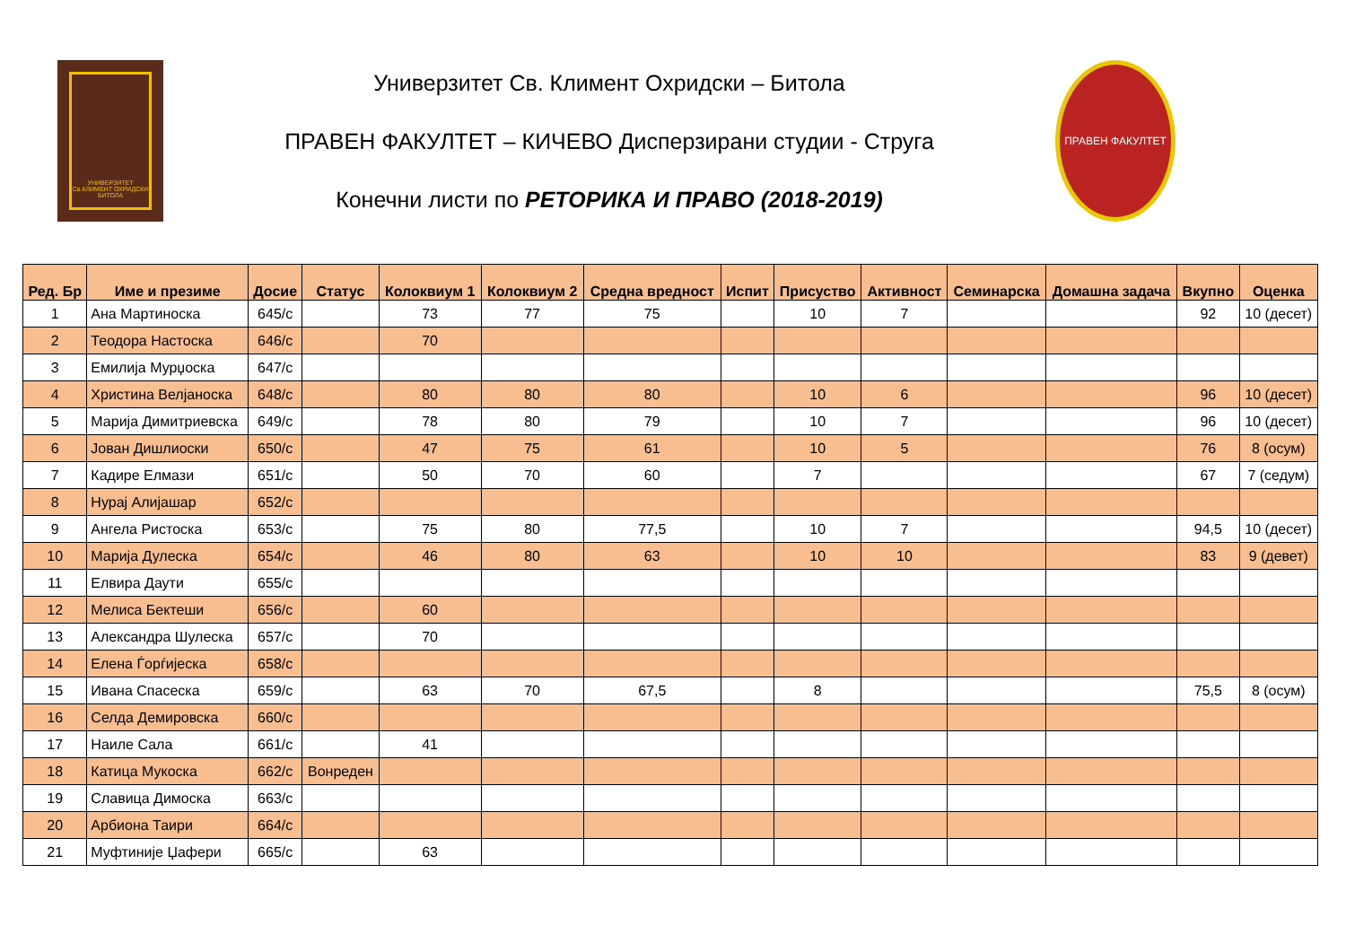УНИВЕРЗИТЕТ Св.КЛИМЕНТ ОХРИДСКИ БИТОЛА
Универзитет Св. Климент Охридски – Битола
ПРАВЕН ФАКУЛТЕТ – КИЧЕВО Дисперзирани студии - Струга
Конечни листи по РЕТОРИКА И ПРАВО (2018-2019)
ПРАВЕН ФАКУЛТЕТ
| Ред. Бр | Име и презиме | Досие | Статус | Колоквиум 1 | Колоквиум 2 | Средна вредност | Испит | Присуство | Активност | Семинарска | Домашна задача | Вкупно | Оценка |
| --- | --- | --- | --- | --- | --- | --- | --- | --- | --- | --- | --- | --- | --- |
| 1 | Ана Мартиноска | 645/с | | 73 | 77 | 75 | | 10 | 7 | | | 92 | 10 (десет) |
| 2 | Теодора Настоска | 646/с | | 70 | | | | | | | | | |
| 3 | Емилија Мурџоска | 647/с | | | | | | | | | | | |
| 4 | Христина Велјаноска | 648/с | | 80 | 80 | 80 | | 10 | 6 | | | 96 | 10 (десет) |
| 5 | Марија Димитриевска | 649/с | | 78 | 80 | 79 | | 10 | 7 | | | 96 | 10 (десет) |
| 6 | Јован Дишлиоски | 650/с | | 47 | 75 | 61 | | 10 | 5 | | | 76 | 8 (осум) |
| 7 | Кадире Елмази | 651/с | | 50 | 70 | 60 | | 7 | | | | 67 | 7 (седум) |
| 8 | Нурај Алијашар | 652/с | | | | | | | | | | | |
| 9 | Ангела Ристоска | 653/с | | 75 | 80 | 77,5 | | 10 | 7 | | | 94,5 | 10 (десет) |
| 10 | Марија Дулеска | 654/с | | 46 | 80 | 63 | | 10 | 10 | | | 83 | 9 (девет) |
| 11 | Елвира Даути | 655/с | | | | | | | | | | | |
| 12 | Мелиса Бектеши | 656/с | | 60 | | | | | | | | | |
| 13 | Александра Шулеска | 657/с | | 70 | | | | | | | | | |
| 14 | Елена Ѓорѓијеска | 658/с | | | | | | | | | | | |
| 15 | Ивана Спасеска | 659/с | | 63 | 70 | 67,5 | | 8 | | | | 75,5 | 8 (осум) |
| 16 | Селда Демировска | 660/с | | | | | | | | | | | |
| 17 | Наиле Сала | 661/с | | 41 | | | | | | | | | |
| 18 | Катица Мукоска | 662/с | Вонреден | | | | | | | | | | |
| 19 | Славица Димоска | 663/с | | | | | | | | | | | |
| 20 | Арбиона Таири | 664/с | | | | | | | | | | | |
| 21 | Муфтиније Џафери | 665/с | | 63 | | | | | | | | | |